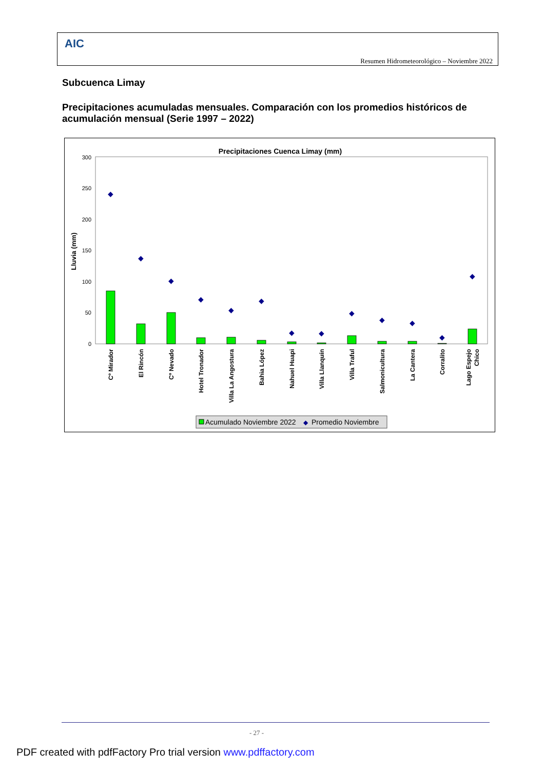AIC
Resumen Hidrometeorológico – Noviembre 2022
Subcuenca Limay
Precipitaciones acumuladas mensuales. Comparación con los promedios históricos de acumulación mensual (Serie 1997 – 2022)
Precipitaciones Cuenca Limay (mm)
0
50
100
150
200
250
300
Lluvia (mm)
◆
◆
◆
◆
◆
◆
◆
◆
◆
◆
◆
◆
◆
Cº Mirador
El Rincón
Cº Nevado
Hotel Tronador
Villa La Angostura
Bahia López
Nahuel Huapi
Villa Llanquín
Villa Traful
Salmonicultura
La Cantera
Corralito
Lago Espejo
Chico
Acumulado Noviembre 2022
◆
Promedio Noviembre
- 27 -
PDF created with pdfFactory Pro trial version www.pdffactory.com